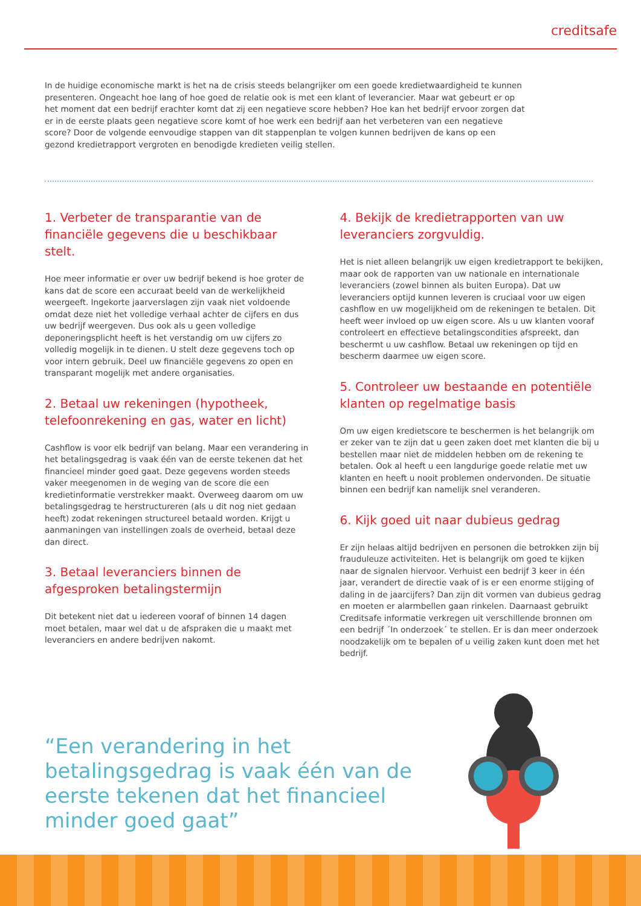creditsafe
In de huidige economische markt is het na de crisis steeds belangrijker om een goede kredietwaardigheid te kunnen presenteren. Ongeacht hoe lang of hoe goed de relatie ook is met een klant of leverancier. Maar wat gebeurt er op het moment dat een bedrijf erachter komt dat zij een negatieve score hebben? Hoe kan het bedrijf ervoor zorgen dat er in de eerste plaats geen negatieve score komt of hoe werk een bedrijf aan het verbeteren van een negatieve score? Door de volgende eenvoudige stappen van dit stappenplan te volgen kunnen bedrijven de kans op een gezond kredietrapport vergroten en benodigde kredieten veilig stellen.
1. Verbeter de transparantie van de financiële gegevens die u beschikbaar stelt.
Hoe meer informatie er over uw bedrijf bekend is hoe groter de kans dat de score een accuraat beeld van de werkelijkheid weergeeft. Ingekorte jaarverslagen zijn vaak niet voldoende omdat deze niet het volledige verhaal achter de cijfers en dus uw bedrijf weergeven. Dus ook als u geen volledige deponeringsplicht heeft is het verstandig om uw cijfers zo volledig mogelijk in te dienen. U stelt deze gegevens toch op voor intern gebruik. Deel uw financiële gegevens zo open en transparant mogelijk met andere organisaties.
2. Betaal uw rekeningen (hypotheek, telefoonrekening en gas, water en licht)
Cashflow is voor elk bedrijf van belang. Maar een verandering in het betalingsgedrag is vaak één van de eerste tekenen dat het financieel minder goed gaat. Deze gegevens worden steeds vaker meegenomen in de weging van de score die een kredietinformatie verstrekker maakt. Overweeg daarom om uw betalingsgedrag te herstructureren (als u dit nog niet gedaan heeft) zodat rekeningen structureel betaald worden. Krijgt u aanmaningen van instellingen zoals de overheid, betaal deze dan direct.
3. Betaal leveranciers binnen de afgesproken betalingstermijn
Dit betekent niet dat u iedereen vooraf of binnen 14 dagen moet betalen, maar wel dat u de afspraken die u maakt met leveranciers en andere bedrijven nakomt.
4. Bekijk de kredietrapporten van uw leveranciers zorgvuldig.
Het is niet alleen belangrijk uw eigen kredietrapport te bekijken, maar ook de rapporten van uw nationale en internationale leveranciers (zowel binnen als buiten Europa). Dat uw leveranciers optijd kunnen leveren is cruciaal voor uw eigen cashflow en uw mogelijkheid om de rekeningen te betalen. Dit heeft weer invloed op uw eigen score. Als u uw klanten vooraf controleert en effectieve betalingscondities afspreekt, dan beschermt u uw cashflow. Betaal uw rekeningen op tijd en bescherm daarmee uw eigen score.
5. Controleer uw bestaande en potentiële klanten op regelmatige basis
Om uw eigen kredietscore te beschermen is het belangrijk om er zeker van te zijn dat u geen zaken doet met klanten die bij u bestellen maar niet de middelen hebben om de rekening te betalen. Ook al heeft u een langdurige goede relatie met uw klanten en heeft u nooit problemen ondervonden. De situatie binnen een bedrijf kan namelijk snel veranderen.
6. Kijk goed uit naar dubieus gedrag
Er zijn helaas altijd bedrijven en personen die betrokken zijn bij frauduleuze activiteiten. Het is belangrijk om goed te kijken naar de signalen hiervoor. Verhuist een bedrijf 3 keer in één jaar, verandert de directie vaak of is er een enorme stijging of daling in de jaarcijfers? Dan zijn dit vormen van dubieus gedrag en moeten er alarmbellen gaan rinkelen. Daarnaast gebruikt Creditsafe informatie verkregen uit verschillende bronnen om een bedrijf ´In onderzoek´ te stellen. Er is dan meer onderzoek noodzakelijk om te bepalen of u veilig zaken kunt doen met het bedrijf.
“Een verandering in het betalingsgedrag is vaak één van de eerste tekenen dat het financieel minder goed gaat”